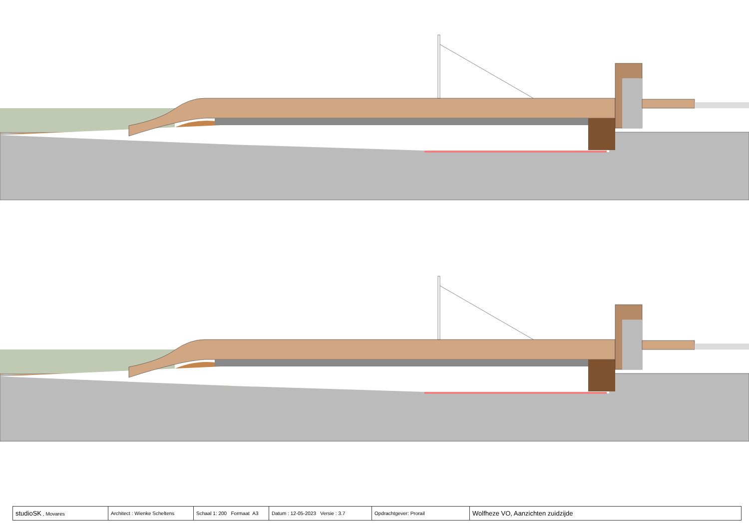| studioSK , Movares | Architect : Wienke Scheltens | Schaal 1: 200 Formaat A3 | Datum : 12-05-2023 Versie : 3.7 | Opdrachtgever: Prorail | Wolfheze VO, Aanzichten zuidzijde |